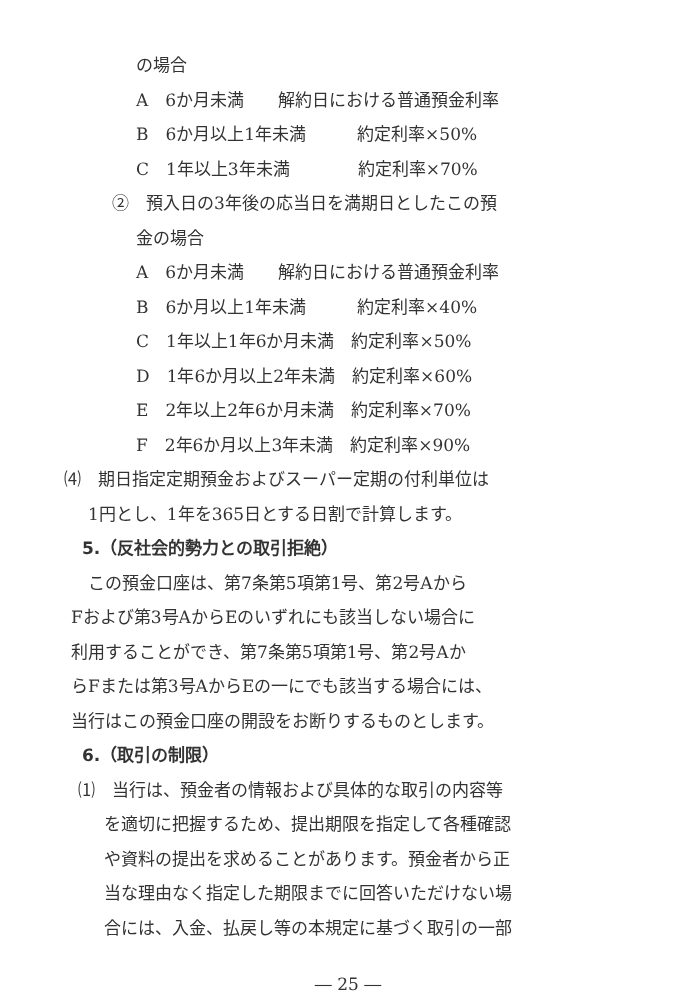の場合
A　6か月未満　　解約日における普通預金利率
B　6か月以上1年未満　　　約定利率×50%
C　1年以上3年未満　　　　約定利率×70%
②　預入日の3年後の応当日を満期日としたこの預
金の場合
A　6か月未満　　解約日における普通預金利率
B　6か月以上1年未満　　　約定利率×40%
C　1年以上1年6か月未満　約定利率×50%
D　1年6か月以上2年未満　約定利率×60%
E　2年以上2年6か月未満　約定利率×70%
F　2年6か月以上3年未満　約定利率×90%
⑷　期日指定定期預金およびスーパー定期の付利単位は
1円とし、1年を365日とする日割で計算します。
5.（反社会的勢力との取引拒絶）
この預金口座は、第7条第5項第1号、第2号Aから
Fおよび第3号AからEのいずれにも該当しない場合に
利用することができ、第7条第5項第1号、第2号Aか
らFまたは第3号AからEの一にでも該当する場合には、
当行はこの預金口座の開設をお断りするものとします。
6.（取引の制限）
⑴　当行は、預金者の情報および具体的な取引の内容等
を適切に把握するため、提出期限を指定して各種確認
や資料の提出を求めることがあります。預金者から正
当な理由なく指定した期限までに回答いただけない場
合には、入金、払戻し等の本規定に基づく取引の一部
― 25 ―